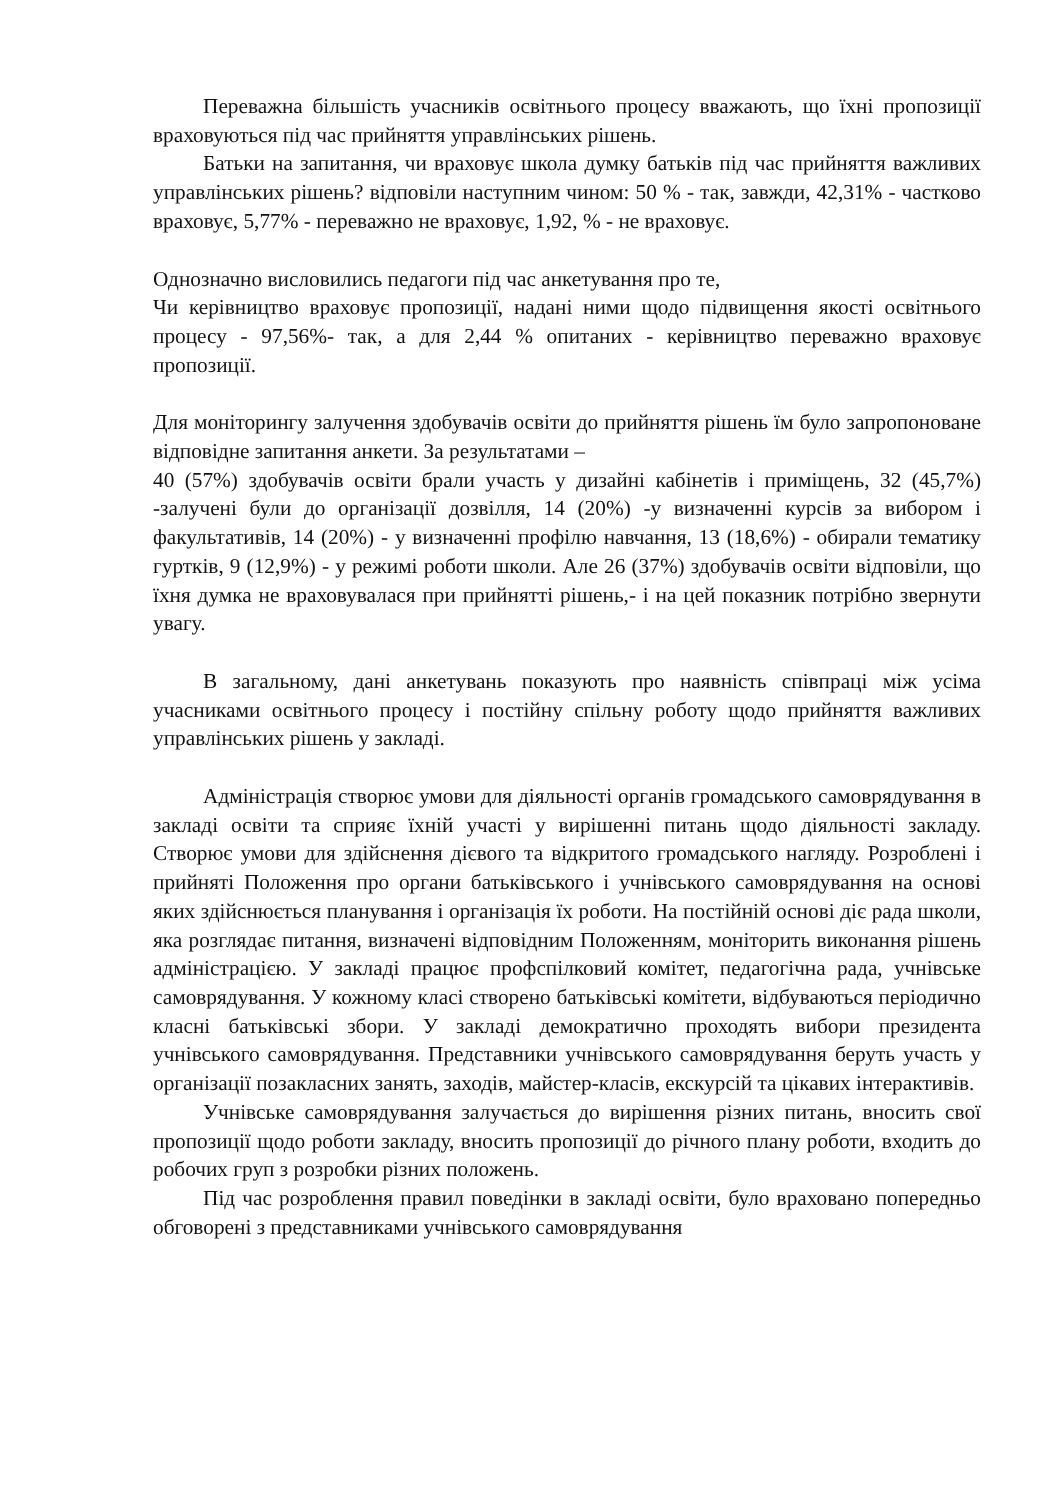Переважна більшість учасників освітнього процесу вважають, що їхні пропозиції враховуються під час прийняття управлінських рішень.
Батьки на запитання, чи враховує школа думку батьків під час прийняття важливих управлінських рішень? відповіли наступним чином: 50 % - так, завжди, 42,31% - частково враховує, 5,77% - переважно не враховує, 1,92, % - не враховує.
Однозначно висловились педагоги під час анкетування про те,
Чи керівництво враховує пропозиції, надані ними щодо підвищення якості освітнього процесу - 97,56%- так, а для 2,44 % опитаних - керівництво переважно враховує пропозиції.
Для моніторингу залучення здобувачів освіти до прийняття рішень їм було запропоноване відповідне запитання анкети. За результатами –
40 (57%) здобувачів освіти брали участь у дизайні кабінетів і приміщень, 32 (45,7%) -залучені були до організації дозвілля, 14 (20%) -у визначенні курсів за вибором і факультативів, 14 (20%) - у визначенні профілю навчання, 13 (18,6%) - обирали тематику гуртків, 9 (12,9%) - у режимі роботи школи. Але 26 (37%) здобувачів освіти відповіли, що їхня думка не враховувалася при прийнятті рішень,- і на цей показник потрібно звернути увагу.
В загальному, дані анкетувань показують про наявність співпраці між усіма учасниками освітнього процесу і постійну спільну роботу щодо прийняття важливих управлінських рішень у закладі.
Адміністрація створює умови для діяльності органів громадського самоврядування в закладі освіти та сприяє їхній участі у вирішенні питань щодо діяльності закладу. Створює умови для здійснення дієвого та відкритого громадського нагляду. Розроблені і прийняті Положення про органи батьківського і учнівського самоврядування на основі яких здійснюється планування і організація їх роботи. На постійній основі діє рада школи, яка розглядає питання, визначені відповідним Положенням, моніторить виконання рішень адміністрацією. У закладі працює профспілковий комітет, педагогічна рада, учнівське самоврядування. У кожному класі створено батьківські комітети, відбуваються періодично класні батьківські збори. У закладі демократично проходять вибори президента учнівського самоврядування. Представники учнівського самоврядування беруть участь у організації позакласних занять, заходів, майстер-класів, екскурсій та цікавих інтерактивів.
Учнівське самоврядування залучається до вирішення різних питань, вносить свої пропозиції щодо роботи закладу, вносить пропозиції до річного плану роботи, входить до робочих груп з розробки різних положень.
Під час розроблення правил поведінки в закладі освіти, було враховано попередньо обговорені з представниками учнівського самоврядування